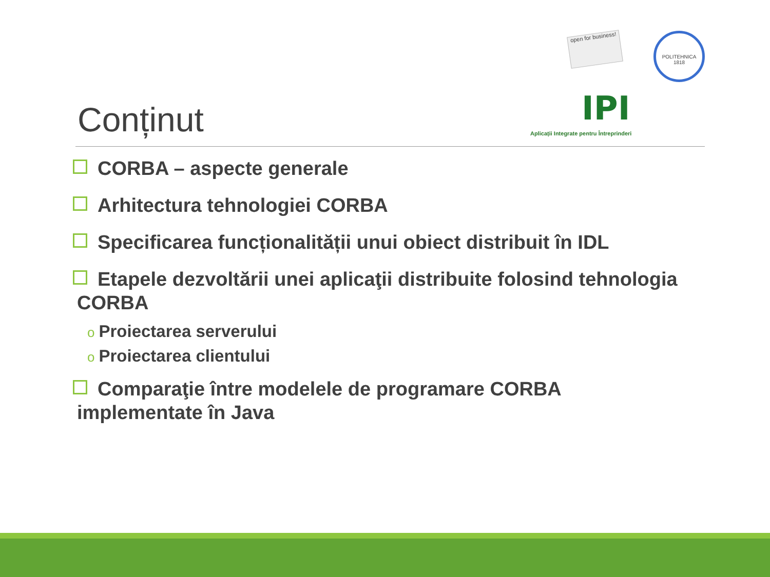Conținut
open for business!
IPI
Aplicații Integrate pentru Întreprinderi
POLITEHNICA 1818
CORBA – aspecte generale
Arhitectura tehnologiei CORBA
Specificarea funcționalității unui obiect distribuit în IDL
Etapele dezvoltării unei aplicaţii distribuite folosind tehnologia CORBA
o Proiectarea serverului
o Proiectarea clientului
Comparaţie între modelele de programare CORBA implementate în Java